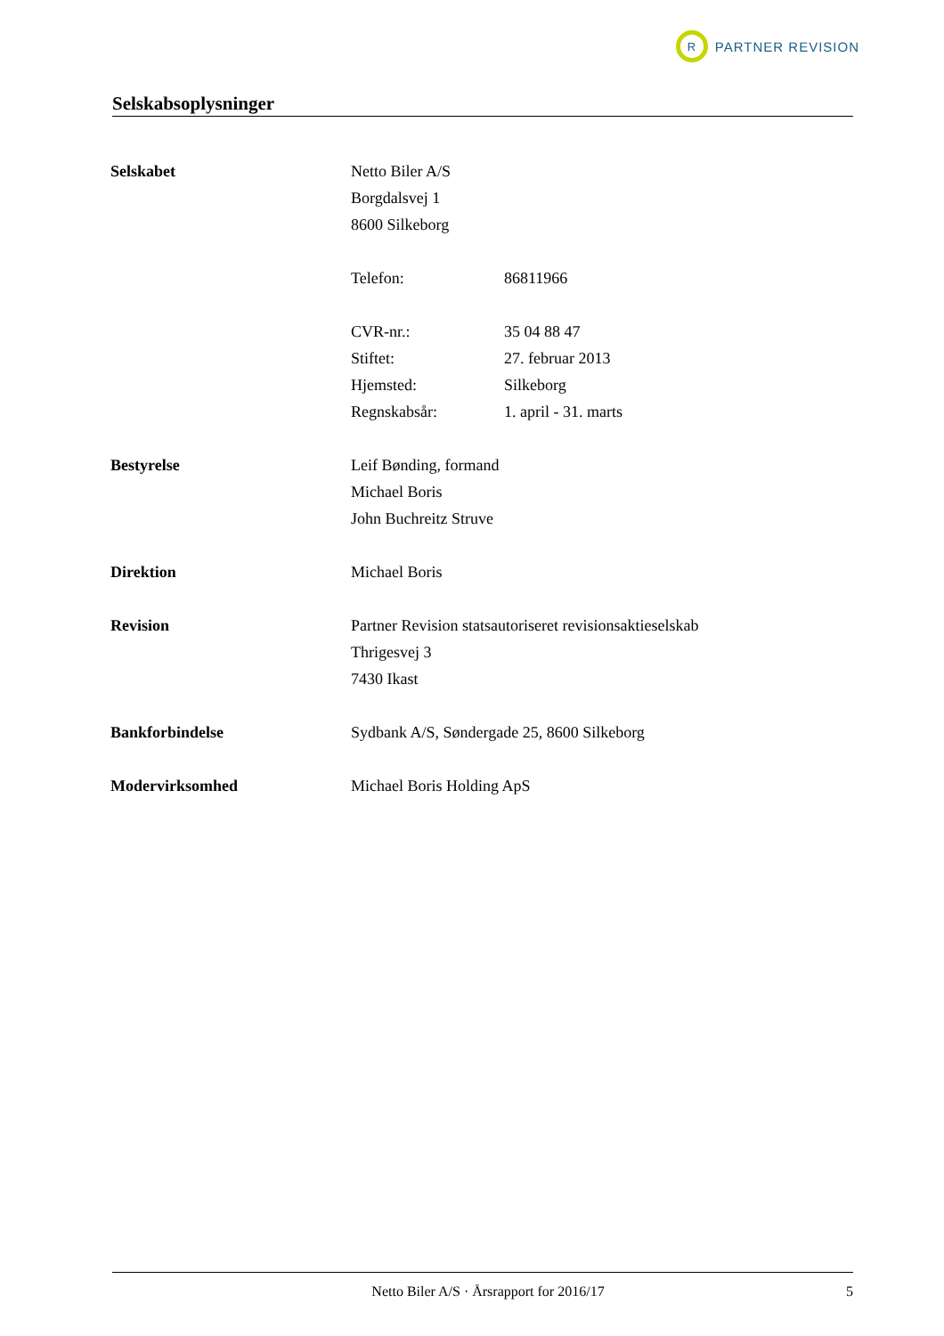R
PARTNER REVISION
Selskabsoplysninger
| Selskabet | Netto Biler A/S | |
| | Borgdalsvej 1 | |
| | 8600 Silkeborg | |
| | Telefon: | 86811966 |
| | CVR-nr.: | 35 04 88 47 |
| | Stiftet: | 27. februar 2013 |
| | Hjemsted: | Silkeborg |
| | Regnskabsår: | 1. april - 31. marts |
| Bestyrelse | Leif Bønding, formand | |
| | Michael Boris | |
| | John Buchreitz Struve | |
| Direktion | Michael Boris | |
| Revision | Partner Revision statsautoriseret revisionsaktieselskab | |
| | Thrigesvej 3 | |
| | 7430 Ikast | |
| Bankforbindelse | Sydbank A/S, Søndergade 25, 8600 Silkeborg | |
| Modervirksomhed | Michael Boris Holding ApS | |
Netto Biler A/S · Årsrapport for 2016/17 5